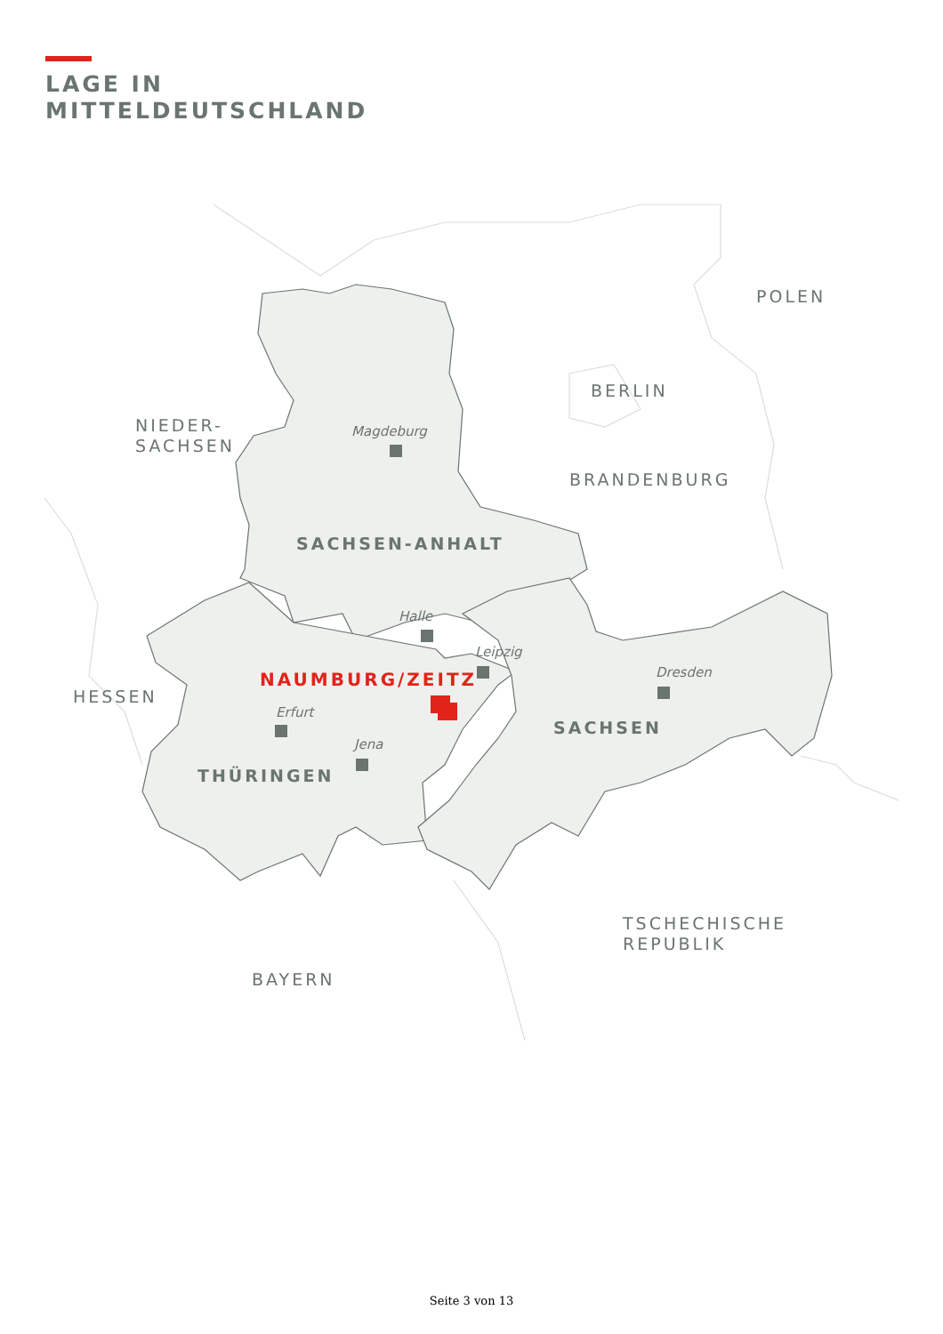LAGE IN
MITTELDEUTSCHLAND
POLEN
BERLIN
NIEDER-
SACHSEN
BRANDENBURG
HESSEN
TSCHECHISCHE
REPUBLIK
BAYERN
SACHSEN-ANHALT
SACHSEN
THÜRINGEN
NAUMBURG/ZEITZ
Magdeburg
Halle
Leipzig
Dresden
Erfurt
Jena
Seite 3 von 13